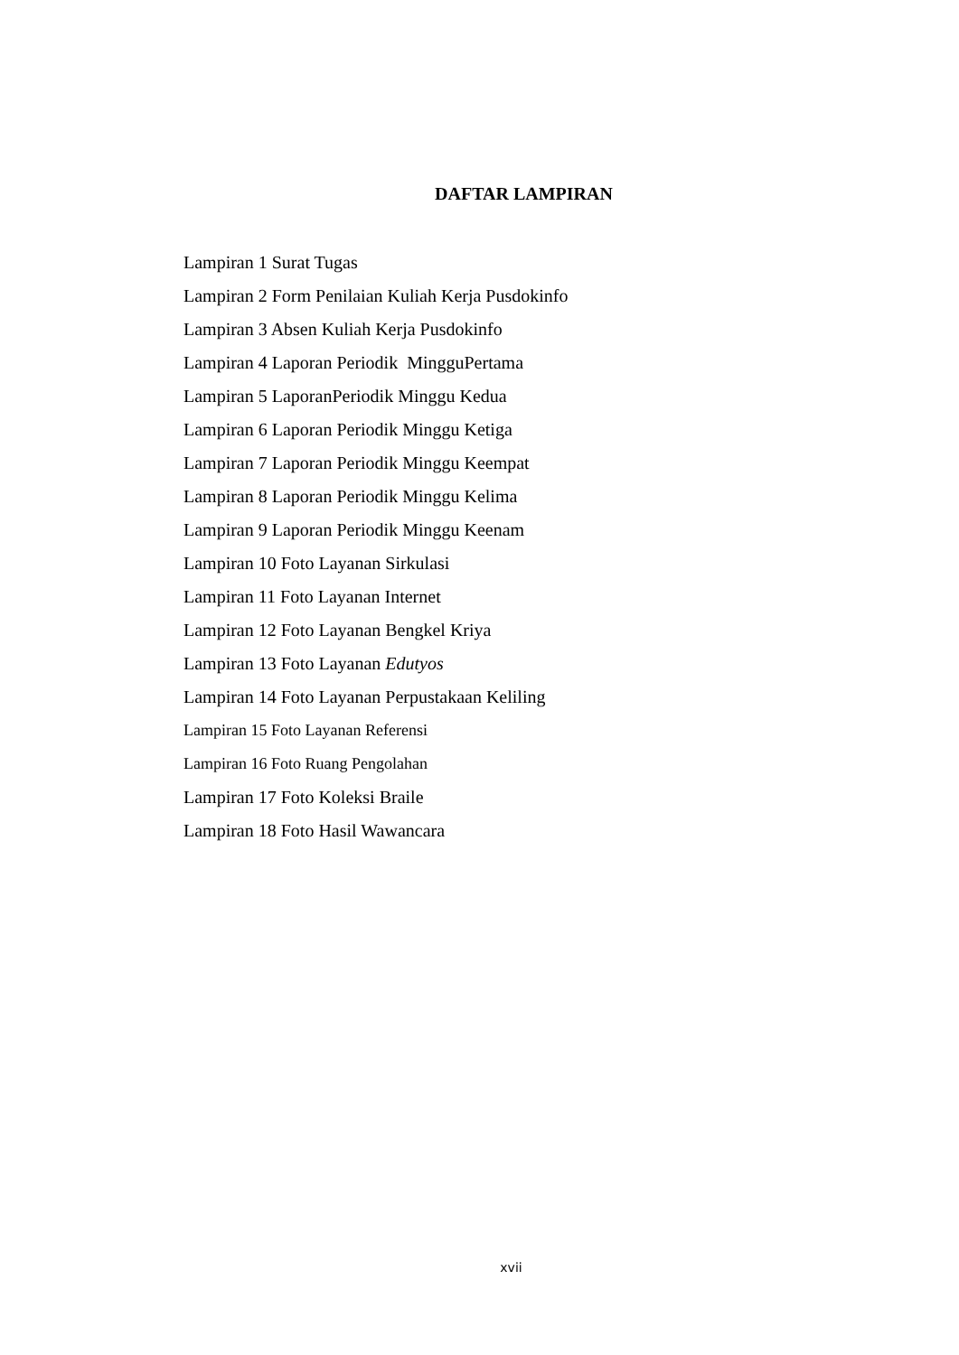DAFTAR LAMPIRAN
Lampiran 1 Surat Tugas
Lampiran 2 Form Penilaian Kuliah Kerja Pusdokinfo
Lampiran 3 Absen Kuliah Kerja Pusdokinfo
Lampiran 4 Laporan Periodik MingguPertama
Lampiran 5 LaporanPeriodik Minggu Kedua
Lampiran 6 Laporan Periodik Minggu Ketiga
Lampiran 7 Laporan Periodik Minggu Keempat
Lampiran 8 Laporan Periodik Minggu Kelima
Lampiran 9 Laporan Periodik Minggu Keenam
Lampiran 10 Foto Layanan Sirkulasi
Lampiran 11 Foto Layanan Internet
Lampiran 12 Foto Layanan Bengkel Kriya
Lampiran 13 Foto Layanan Edutyos
Lampiran 14 Foto Layanan Perpustakaan Keliling
Lampiran 15 Foto Layanan Referensi
Lampiran 16 Foto Ruang Pengolahan
Lampiran 17 Foto Koleksi Braile
Lampiran 18 Foto Hasil Wawancara
xvii